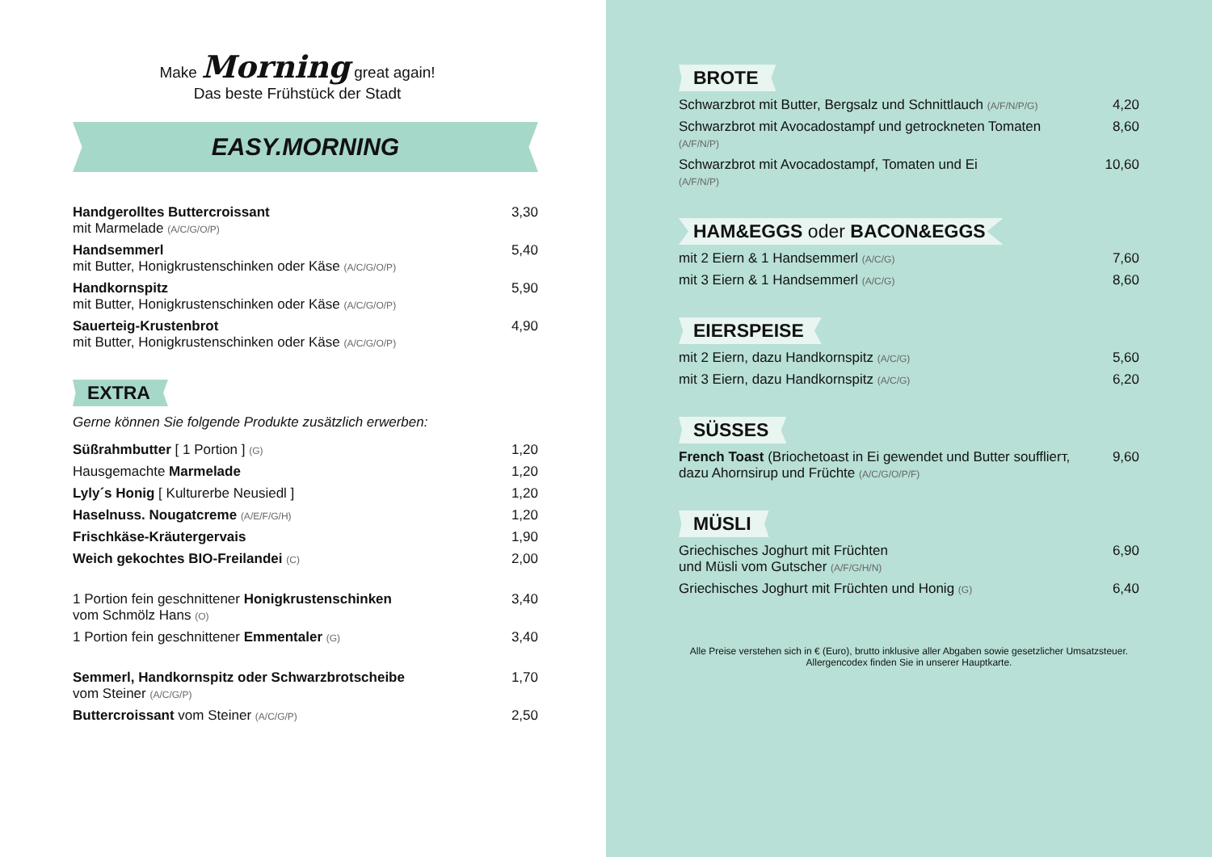Make Morning great again!
Das beste Frühstück der Stadt
EASY.MORNING
Handgerolltes Buttercroissant
mit Marmelade (A/C/G/O/P)
3,30
Handsemmerl
mit Butter, Honigkrustenschinken oder Käse (A/C/G/O/P)
5,40
Handkornspitz
mit Butter, Honigkrustenschinken oder Käse (A/C/G/O/P)
5,90
Sauerteig-Krustenbrot
mit Butter, Honigkrustenschinken oder Käse (A/C/G/O/P)
4,90
EXTRA
Gerne können Sie folgende Produkte zusätzlich erwerben:
Süßrahmbutter [ 1 Portion ] (G)
1,20
Hausgemachte Marmelade 1,20
Lyly´s Honig [ Kulturerbe Neusiedl ]
1,20
Haselnuss. Nougatcreme (A/E/F/G/H)
1,20
Frischkäse-Kräutergervais 1,90
Weich gekochtes BIO-Freilandei (C)
2,00
1 Portion fein geschnittener Honigkrustenschinken
vom Schmölz Hans (O)
3,40
1 Portion fein geschnittener Emmentaler (G)
3,40
Semmerl, Handkornspitz oder Schwarzbrotscheibe
vom Steiner (A/C/G/P)
1,70
Buttercroissant vom Steiner (A/C/G/P)
2,50
BROTE
Schwarzbrot mit Butter, Bergsalz und Schnittlauch (A/F/N/P/G)
4,20
Schwarzbrot mit Avocadostampf und getrockneten Tomaten
(A/F/N/P)
8,60
Schwarzbrot mit Avocadostampf, Tomaten und Ei
(A/F/N/P)
10,60
HAM&EGGS oder BACON&EGGS
mit 2 Eiern & 1 Handsemmerl (A/C/G)
7,60
mit 3 Eiern & 1 Handsemmerl (A/C/G)
8,60
EIERSPEISE
mit 2 Eiern, dazu Handkornspitz (A/C/G)
5,60
mit 3 Eiern, dazu Handkornspitz (A/C/G)
6,20
SÜSSES
French Toast (Briochetoast in Ei gewendet und Butter soufflierт,
dazu Ahornsirup und Früchte (A/C/G/O/P/F)
9,60
MÜSLI
Griechisches Joghurt mit Früchten
und Müsli vom Gutscher (A/F/G/H/N)
6,90
Griechisches Joghurt mit Früchten und Honig (G)
6,40
Alle Preise verstehen sich in € (Euro), brutto inklusive aller Abgaben sowie gesetzlicher Umsatzsteuer.
Allergencodex finden Sie in unserer Hauptkarte.